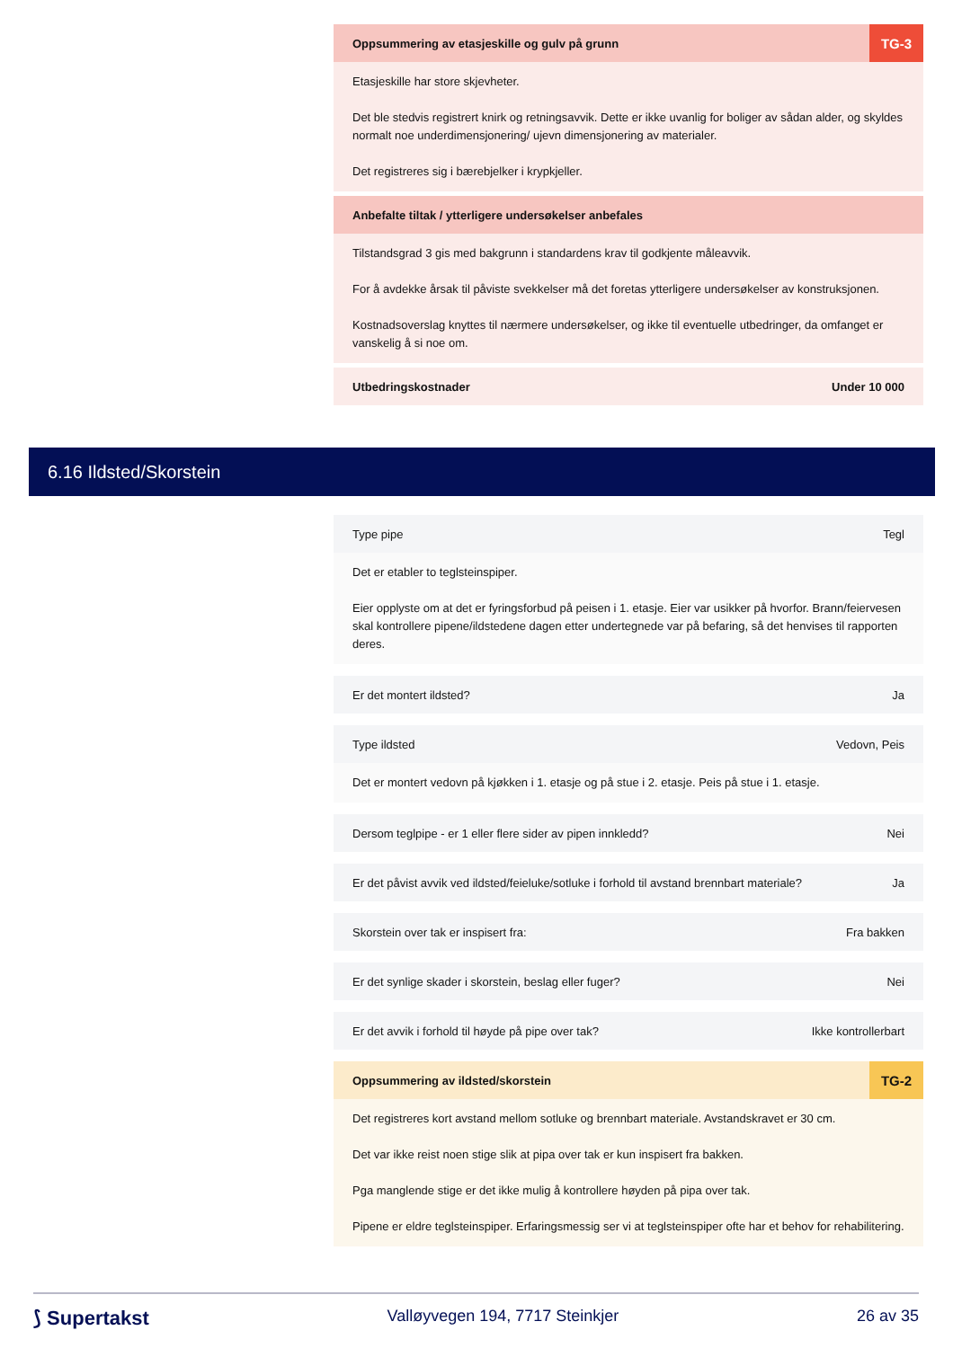Oppsummering av etasjeskille og gulv på grunn
TG-3
Etasjeskille har store skjevheter.
Det ble stedvis registrert knirk og retningsavvik. Dette er ikke uvanlig for boliger av sådan alder, og skyldes normalt noe underdimensjonering/ ujevn dimensjonering av materialer.
Det registreres sig i bærebjelker i krypkjeller.
Anbefalte tiltak / ytterligere undersøkelser anbefales
Tilstandsgrad 3 gis med bakgrunn i standardens krav til godkjente måleavvik.
For å avdekke årsak til påviste svekkelser må det foretas ytterligere undersøkelser av konstruksjonen.
Kostnadsoverslag knyttes til nærmere undersøkelser, og ikke til eventuelle utbedringer, da omfanget er vanskelig å si noe om.
Utbedringskostnader Under 10 000
6.16 Ildsted/Skorstein
Type pipe Tegl
Det er etabler to teglsteinspiper.
Eier opplyste om at det er fyringsforbud på peisen i 1. etasje. Eier var usikker på hvorfor. Brann/feiervesen skal kontrollere pipene/ildstedene dagen etter undertegnede var på befaring, så det henvises til rapporten deres.
Er det montert ildsted? Ja
Type ildsted Vedovn, Peis
Det er montert vedovn på kjøkken i 1. etasje og på stue i 2. etasje. Peis på stue i 1. etasje.
Dersom teglpipe - er 1 eller flere sider av pipen innkledd? Nei
Er det påvist avvik ved ildsted/feieluke/sotluke i forhold til avstand brennbart materiale? Ja
Skorstein over tak er inspisert fra: Fra bakken
Er det synlige skader i skorstein, beslag eller fuger? Nei
Er det avvik i forhold til høyde på pipe over tak? Ikke kontrollerbart
Oppsummering av ildsted/skorstein
TG-2
Det registreres kort avstand mellom sotluke og brennbart materiale. Avstandskravet er 30 cm.
Det var ikke reist noen stige slik at pipa over tak er kun inspisert fra bakken.
Pga manglende stige er det ikke mulig å kontrollere høyden på pipa over tak.
Pipene er eldre teglsteinspiper. Erfaringsmessig ser vi at teglsteinspiper ofte har et behov for rehabilitering.
⟆ Supertakst Valløyvegen 194, 7717 Steinkjer 26 av 35